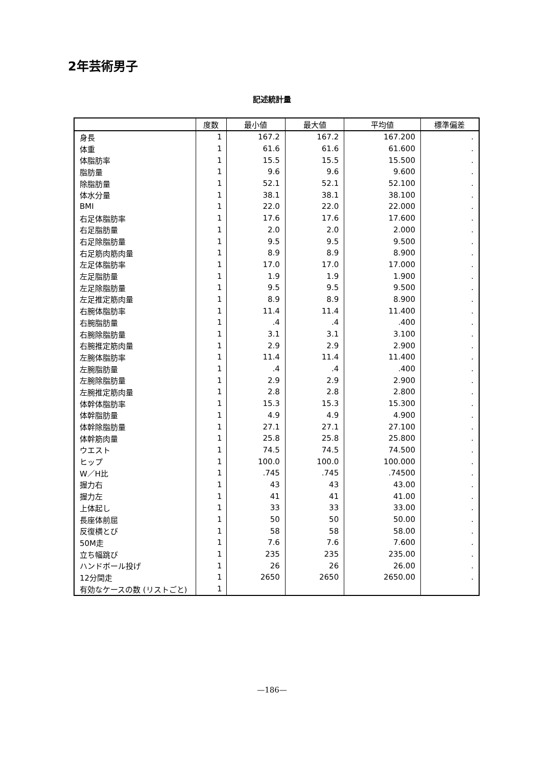2年芸術男子
記述統計量
| | 度数 | 最小値 | 最大値 | 平均値 | 標準偏差 |
| --- | --- | --- | --- | --- | --- |
| 身長 | 1 | 167.2 | 167.2 | 167.200 | . |
| 体重 | 1 | 61.6 | 61.6 | 61.600 | . |
| 体脂肪率 | 1 | 15.5 | 15.5 | 15.500 | . |
| 脂肪量 | 1 | 9.6 | 9.6 | 9.600 | . |
| 除脂肪量 | 1 | 52.1 | 52.1 | 52.100 | . |
| 体水分量 | 1 | 38.1 | 38.1 | 38.100 | . |
| BMI | 1 | 22.0 | 22.0 | 22.000 | . |
| 右足体脂肪率 | 1 | 17.6 | 17.6 | 17.600 | . |
| 右足脂肪量 | 1 | 2.0 | 2.0 | 2.000 | . |
| 右足除脂肪量 | 1 | 9.5 | 9.5 | 9.500 | . |
| 右足筋肉筋肉量 | 1 | 8.9 | 8.9 | 8.900 | . |
| 左足体脂肪率 | 1 | 17.0 | 17.0 | 17.000 | . |
| 左足脂肪量 | 1 | 1.9 | 1.9 | 1.900 | . |
| 左足除脂肪量 | 1 | 9.5 | 9.5 | 9.500 | . |
| 左足推定筋肉量 | 1 | 8.9 | 8.9 | 8.900 | . |
| 右腕体脂肪率 | 1 | 11.4 | 11.4 | 11.400 | . |
| 右腕脂肪量 | 1 | .4 | .4 | .400 | . |
| 右腕除脂肪量 | 1 | 3.1 | 3.1 | 3.100 | . |
| 右腕推定筋肉量 | 1 | 2.9 | 2.9 | 2.900 | . |
| 左腕体脂肪率 | 1 | 11.4 | 11.4 | 11.400 | . |
| 左腕脂肪量 | 1 | .4 | .4 | .400 | . |
| 左腕除脂肪量 | 1 | 2.9 | 2.9 | 2.900 | . |
| 左腕推定筋肉量 | 1 | 2.8 | 2.8 | 2.800 | . |
| 体幹体脂肪率 | 1 | 15.3 | 15.3 | 15.300 | . |
| 体幹脂肪量 | 1 | 4.9 | 4.9 | 4.900 | . |
| 体幹除脂肪量 | 1 | 27.1 | 27.1 | 27.100 | . |
| 体幹筋肉量 | 1 | 25.8 | 25.8 | 25.800 | . |
| ウエスト | 1 | 74.5 | 74.5 | 74.500 | . |
| ヒップ | 1 | 100.0 | 100.0 | 100.000 | . |
| W／H比 | 1 | .745 | .745 | .74500 | . |
| 握力右 | 1 | 43 | 43 | 43.00 | . |
| 握力左 | 1 | 41 | 41 | 41.00 | . |
| 上体起し | 1 | 33 | 33 | 33.00 | . |
| 長座体前屈 | 1 | 50 | 50 | 50.00 | . |
| 反復横とび | 1 | 58 | 58 | 58.00 | . |
| 50M走 | 1 | 7.6 | 7.6 | 7.600 | . |
| 立ち幅跳び | 1 | 235 | 235 | 235.00 | . |
| ハンドボール投げ | 1 | 26 | 26 | 26.00 | . |
| 12分間走 | 1 | 2650 | 2650 | 2650.00 | . |
| 有効なケースの数 (リストごと) | 1 | | | | |
—186—